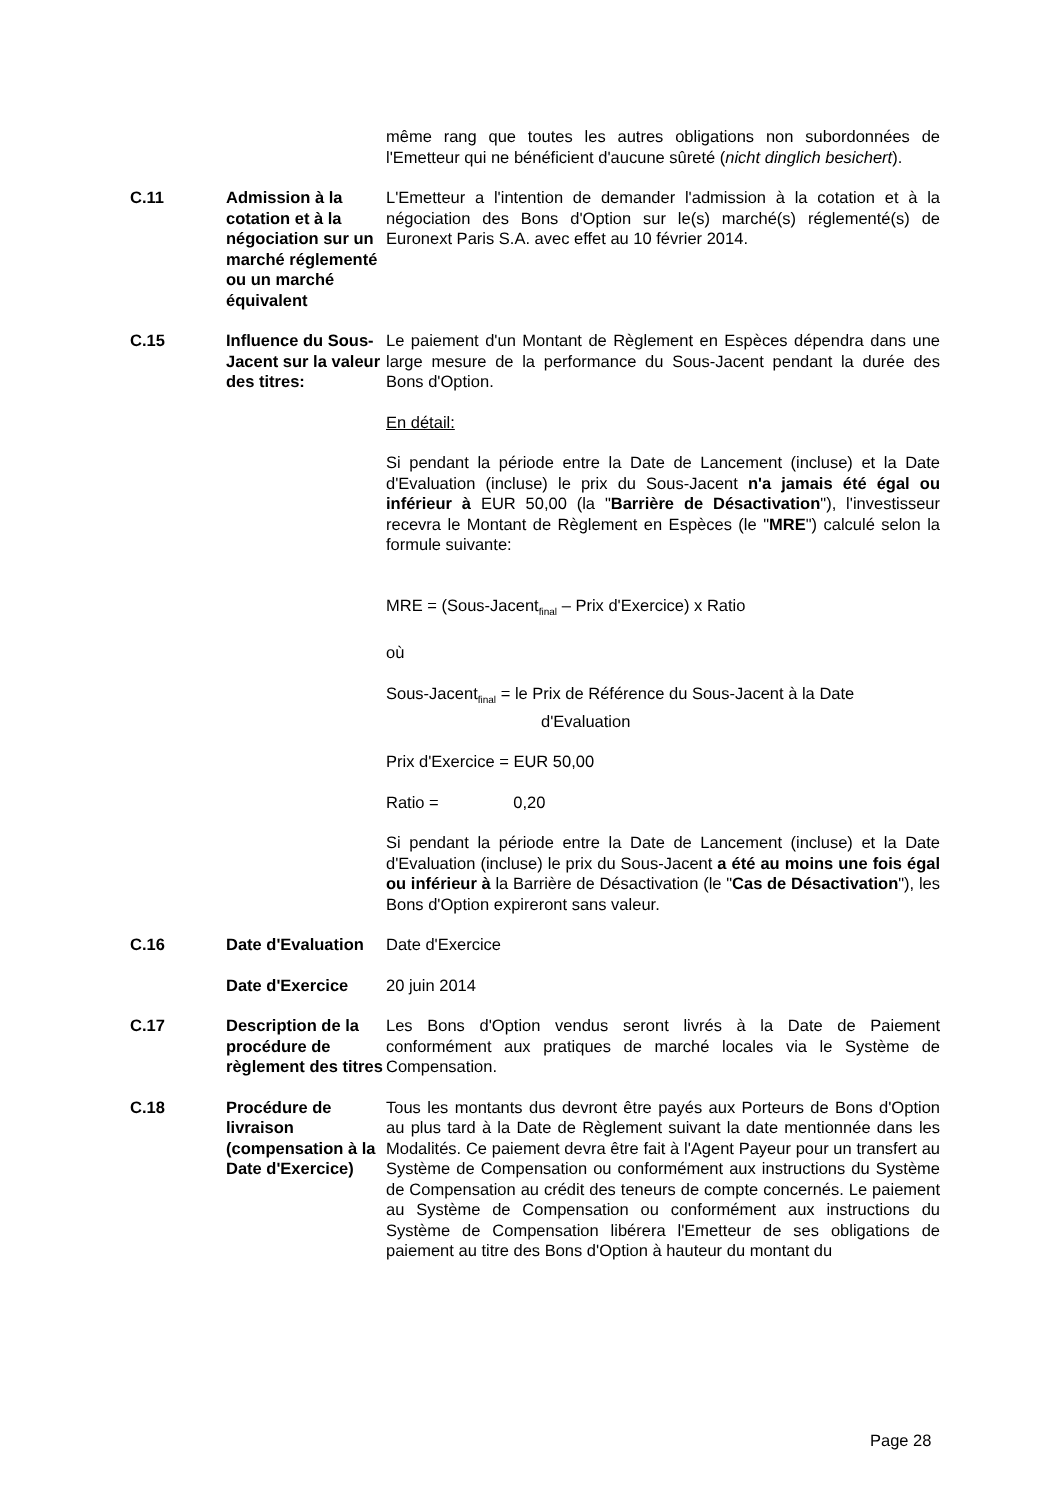| | | même rang que toutes les autres obligations non subordonnées de l'Emetteur qui ne bénéficient d'aucune sûreté ( nicht dinglich besichert ). |
| C.11 | Admission à la cotation et à la négociation sur un marché réglementé ou un marché équivalent | L'Emetteur a l'intention de demander l'admission à la cotation et à la négociation des Bons d'Option sur le(s) marché(s) réglementé(s) de Euronext Paris S.A. avec effet au 10 février 2014. |
| C.15 | Influence du Sous-Jacent sur la valeur des titres: | Le paiement d'un Montant de Règlement en Espèces dépendra dans une large mesure de la performance du Sous-Jacent pendant la durée des Bons d'Option. En détail: Si pendant la période entre la Date de Lancement (incluse) et la Date d'Evaluation (incluse) le prix du Sous-Jacent n'a jamais été égal ou inférieur à EUR 50,00 (la " Barrière de Désactivation "), l'investisseur recevra le Montant de Règlement en Espèces (le " MRE ") calculé selon la formule suivante: MRE = (Sous-Jacent<sub>final</sub> – Prix d'Exercice) x Ratio où Sous-Jacent<sub>final</sub> = le Prix de Référence du Sous-Jacent à la Date d'Evaluation Prix d'Exercice = EUR 50,00 Ratio = 0,20 Si pendant la période entre la Date de Lancement (incluse) et la Date d'Evaluation (incluse) le prix du Sous-Jacent a été au moins une fois égal ou inférieur à la Barrière de Désactivation (le " Cas de Désactivation "), les Bons d'Option expireront sans valeur. |
| C.16 | Date d'Evaluation | Date d'Exercice |
| | Date d'Exercice | 20 juin 2014 |
| C.17 | Description de la procédure de règlement des titres | Les Bons d'Option vendus seront livrés à la Date de Paiement conformément aux pratiques de marché locales via le Système de Compensation. |
| C.18 | Procédure de livraison (compensation à la Date d'Exercice) | Tous les montants dus devront être payés aux Porteurs de Bons d'Option au plus tard à la Date de Règlement suivant la date mentionnée dans les Modalités. Ce paiement devra être fait à l'Agent Payeur pour un transfert au Système de Compensation ou conformément aux instructions du Système de Compensation au crédit des teneurs de compte concernés. Le paiement au Système de Compensation ou conformément aux instructions du Système de Compensation libérera l'Emetteur de ses obligations de paiement au titre des Bons d'Option à hauteur du montant du |
Page 28